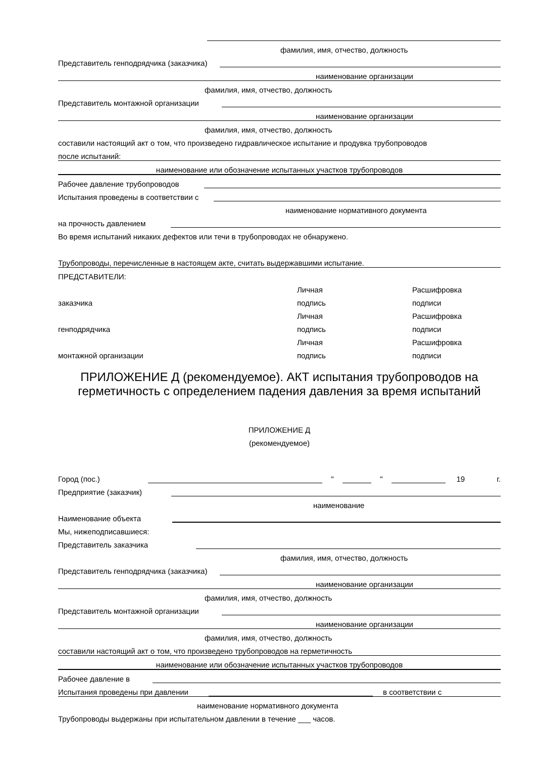фамилия, имя, отчество, должность
Представитель генподрядчика (заказчика)
наименование организации
фамилия, имя, отчество, должность
Представитель монтажной организации
наименование организации
фамилия, имя, отчество, должность
составили настоящий акт о том, что произведено гидравлическое испытание и продувка трубопроводов
после испытаний:
наименование или обозначение испытанных участков трубопроводов
Рабочее давление трубопроводов
Испытания проведены в соответствии с
наименование нормативного документа
на прочность давлением
Во время испытаний никаких дефектов или течи в трубопроводах не обнаружено.
Трубопроводы, перечисленные в настоящем акте, считать выдержавшими испытание.
ПРЕДСТАВИТЕЛИ:
Личная Расшифровка
заказчика подпись подписи
Личная Расшифровка
генподрядчика подпись подписи
Личная Расшифровка
монтажной организации подпись подписи
ПРИЛОЖЕНИЕ Д (рекомендуемое). АКТ испытания трубопроводов на герметичность с определением падения давления за время испытаний
ПРИЛОЖЕНИЕ Д
(рекомендуемое)
Город (пос.) " " 19 г.
Предприятие (заказчик)
наименование
Наименование объекта
Мы, нижеподписавшиеся:
Представитель заказчика
фамилия, имя, отчество, должность
Представитель генподрядчика (заказчика)
наименование организации
фамилия, имя, отчество, должность
Представитель монтажной организации
наименование организации
фамилия, имя, отчество, должность
составили настоящий акт о том, что произведено трубопроводов на герметичность
наименование или обозначение испытанных участков трубопроводов
Рабочее давление в
Испытания проведены при давлении в соответствии с
наименование нормативного документа
Трубопроводы выдержаны при испытательном давлении в течение ___ часов.